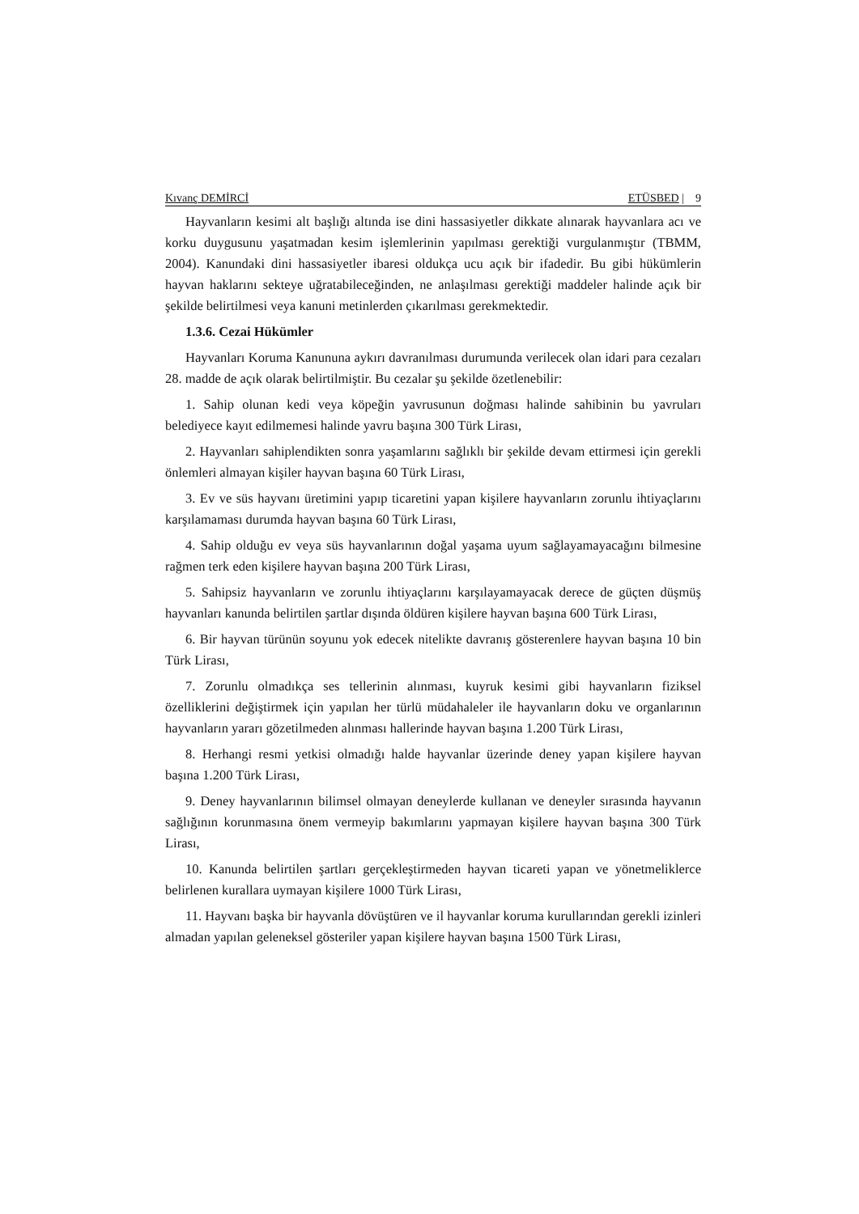Kıvanç DEMİRCİ ETÜSBED | 9
Hayvanların kesimi alt başlığı altında ise dini hassasiyetler dikkate alınarak hayvanlara acı ve korku duygusunu yaşatmadan kesim işlemlerinin yapılması gerektiği vurgulanmıştır (TBMM, 2004). Kanundaki dini hassasiyetler ibaresi oldukça ucu açık bir ifadedir. Bu gibi hükümlerin hayvan haklarını sekteye uğratabileceğinden, ne anlaşılması gerektiği maddeler halinde açık bir şekilde belirtilmesi veya kanuni metinlerden çıkarılması gerekmektedir.
1.3.6. Cezai Hükümler
Hayvanları Koruma Kanununa aykırı davranılması durumunda verilecek olan idari para cezaları 28. madde de açık olarak belirtilmiştir. Bu cezalar şu şekilde özetlenebilir:
1. Sahip olunan kedi veya köpeğin yavrusunun doğması halinde sahibinin bu yavruları belediyece kayıt edilmemesi halinde yavru başına 300 Türk Lirası,
2. Hayvanları sahiplendikten sonra yaşamlarını sağlıklı bir şekilde devam ettirmesi için gerekli önlemleri almayan kişiler hayvan başına 60 Türk Lirası,
3. Ev ve süs hayvanı üretimini yapıp ticaretini yapan kişilere hayvanların zorunlu ihtiyaçlarını karşılamaması durumda hayvan başına 60 Türk Lirası,
4. Sahip olduğu ev veya süs hayvanlarının doğal yaşama uyum sağlayamayacağını bilmesine rağmen terk eden kişilere hayvan başına 200 Türk Lirası,
5. Sahipsiz hayvanların ve zorunlu ihtiyaçlarını karşılayamayacak derece de güçten düşmüş hayvanları kanunda belirtilen şartlar dışında öldüren kişilere hayvan başına 600 Türk Lirası,
6. Bir hayvan türünün soyunu yok edecek nitelikte davranış gösterenlere hayvan başına 10 bin Türk Lirası,
7. Zorunlu olmadıkça ses tellerinin alınması, kuyruk kesimi gibi hayvanların fiziksel özelliklerini değiştirmek için yapılan her türlü müdahaleler ile hayvanların doku ve organlarının hayvanların yararı gözetilmeden alınması hallerinde hayvan başına 1.200 Türk Lirası,
8. Herhangi resmi yetkisi olmadığı halde hayvanlar üzerinde deney yapan kişilere hayvan başına 1.200 Türk Lirası,
9. Deney hayvanlarının bilimsel olmayan deneylerde kullanan ve deneyler sırasında hayvanın sağlığının korunmasına önem vermeyip bakımlarını yapmayan kişilere hayvan başına 300 Türk Lirası,
10. Kanunda belirtilen şartları gerçekleştirmeden hayvan ticareti yapan ve yönetmeliklerce belirlenen kurallara uymayan kişilere 1000 Türk Lirası,
11. Hayvanı başka bir hayvanla dövüştüren ve il hayvanlar koruma kurullarından gerekli izinleri almadan yapılan geleneksel gösteriler yapan kişilere hayvan başına 1500 Türk Lirası,